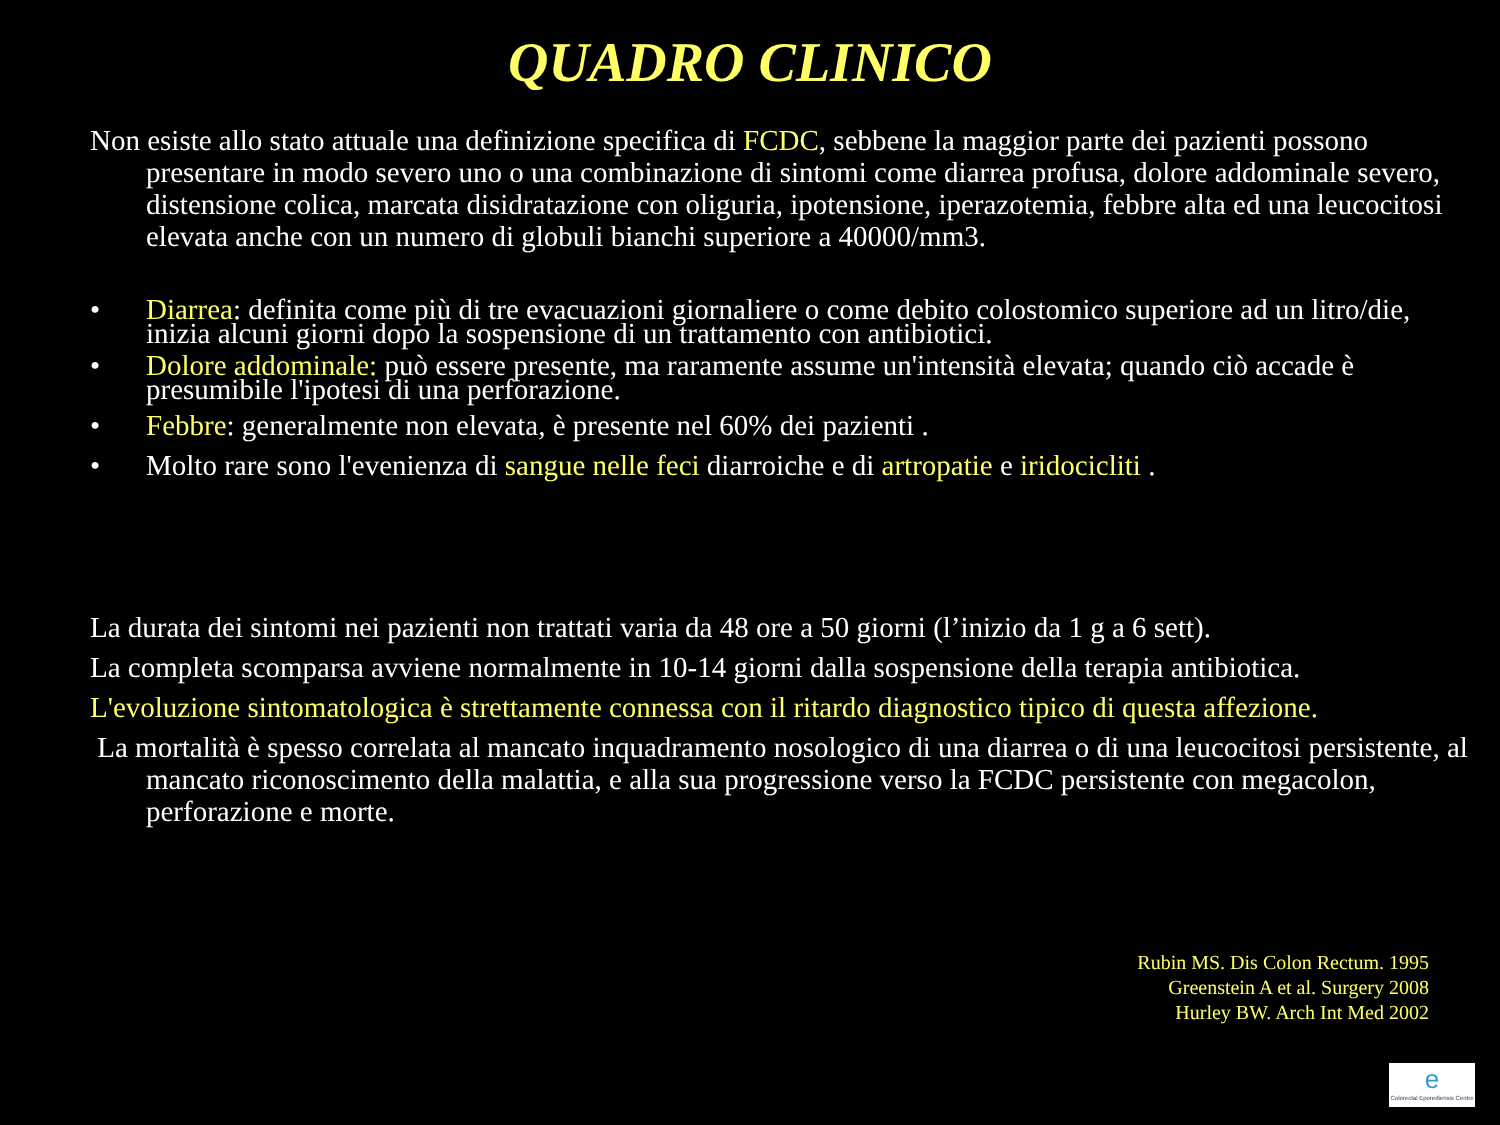QUADRO CLINICO
Non esiste allo stato attuale una definizione specifica di FCDC, sebbene la maggior parte dei pazienti possono presentare in modo severo uno o una combinazione di sintomi come diarrea profusa, dolore addominale severo, distensione colica, marcata disidratazione con oliguria, ipotensione, iperazotemia, febbre alta ed una leucocitosi elevata anche con un numero di globuli bianchi superiore a 40000/mm3.
• Diarrea: definita come più di tre evacuazioni giornaliere o come debito colostomico superiore ad un litro/die, inizia alcuni giorni dopo la sospensione di un trattamento con antibiotici.
• Dolore addominale: può essere presente, ma raramente assume un'intensità elevata; quando ciò accade è presumibile l'ipotesi di una perforazione.
• Febbre: generalmente non elevata, è presente nel 60% dei pazienti .
• Molto rare sono l'evenienza di sangue nelle feci diarroiche e di artropatie e iridocicliti .
La durata dei sintomi nei pazienti non trattati varia da 48 ore a 50 giorni (l’inizio da 1 g a 6 sett).
La completa scomparsa avviene normalmente in 10-14 giorni dalla sospensione della terapia antibiotica.
L'evoluzione sintomatologica è strettamente connessa con il ritardo diagnostico tipico di questa affezione.
La mortalità è spesso correlata al mancato inquadramento nosologico di una diarrea o di una leucocitosi persistente, al mancato riconoscimento della malattia, e alla sua progressione verso la FCDC persistente con megacolon, perforazione e morte.
Rubin MS. Dis Colon Rectum. 1995
Greenstein A et al. Surgery 2008
Hurley BW. Arch Int Med 2002
e
Colorectal Eporediensis Centre